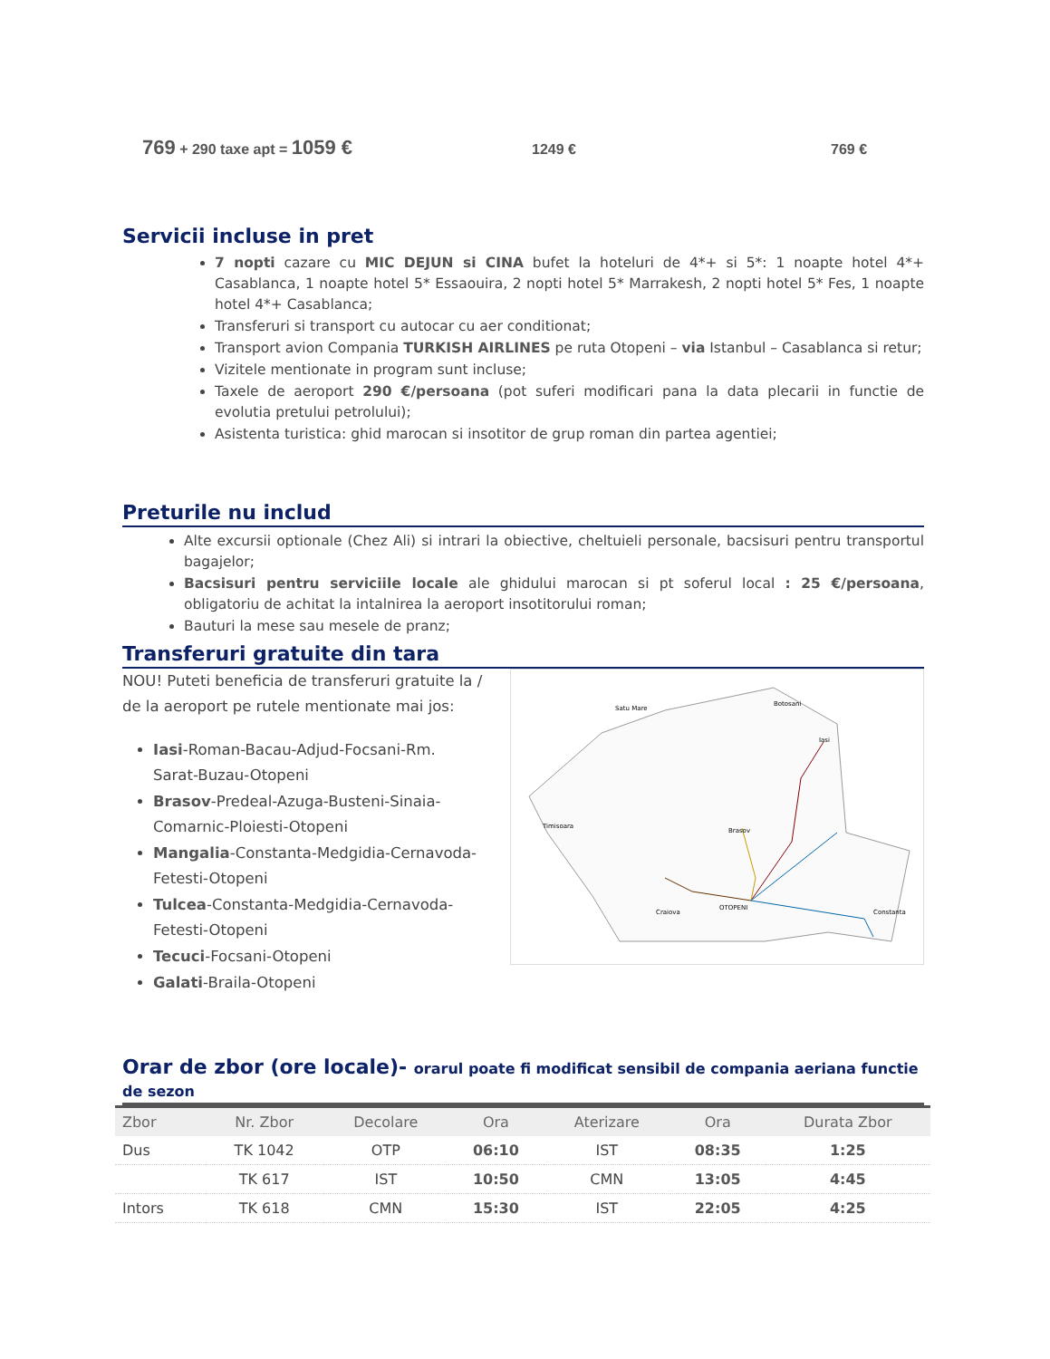769 + 290 taxe apt = 1059 € 1249 € 769 €
Servicii incluse in pret
7 nopti cazare cu MIC DEJUN si CINA bufet la hoteluri de 4*+ si 5*: 1 noapte hotel 4*+ Casablanca, 1 noapte hotel 5* Essaouira, 2 nopti hotel 5* Marrakesh, 2 nopti hotel 5* Fes, 1 noapte hotel 4*+ Casablanca;
Transferuri si transport cu autocar cu aer conditionat;
Transport avion Compania TURKISH AIRLINES pe ruta Otopeni – via Istanbul – Casablanca si retur;
Vizitele mentionate in program sunt incluse;
Taxele de aeroport 290 €/persoana (pot suferi modificari pana la data plecarii in functie de evolutia pretului petrolului);
Asistenta turistica: ghid marocan si insotitor de grup roman din partea agentiei;
Preturile nu includ
Alte excursii optionale (Chez Ali) si intrari la obiective, cheltuieli personale, bacsisuri pentru transportul bagajelor;
Bacsisuri pentru serviciile locale ale ghidului marocan si pt soferul local : 25 €/persoana, obligatoriu de achitat la intalnirea la aeroport insotitorului roman;
Bauturi la mese sau mesele de pranz;
Transferuri gratuite din tara
NOU! Puteti beneficia de transferuri gratuite la / de la aeroport pe rutele mentionate mai jos:
Iasi-Roman-Bacau-Adjud-Focsani-Rm. Sarat-Buzau-Otopeni
Brasov-Predeal-Azuga-Busteni-Sinaia-Comarnic-Ploiesti-Otopeni
Mangalia-Constanta-Medgidia-Cernavoda-Fetesti-Otopeni
Tulcea-Constanta-Medgidia-Cernavoda-Fetesti-Otopeni
Tecuci-Focsani-Otopeni
Galati-Braila-Otopeni
Satu Mare
Botosani
Iasi
Brasov
Timisoara
OTOPENI
Constanta
Craiova
Orar de zbor (ore locale)- orarul poate fi modificat sensibil de compania aeriana functie de sezon
| Zbor | Nr. Zbor | Decolare | Ora | Aterizare | Ora | Durata Zbor |
| --- | --- | --- | --- | --- | --- | --- |
| Dus | TK 1042 | OTP | 06:10 | IST | 08:35 | 1:25 |
| | TK 617 | IST | 10:50 | CMN | 13:05 | 4:45 |
| Intors | TK 618 | CMN | 15:30 | IST | 22:05 | 4:25 |